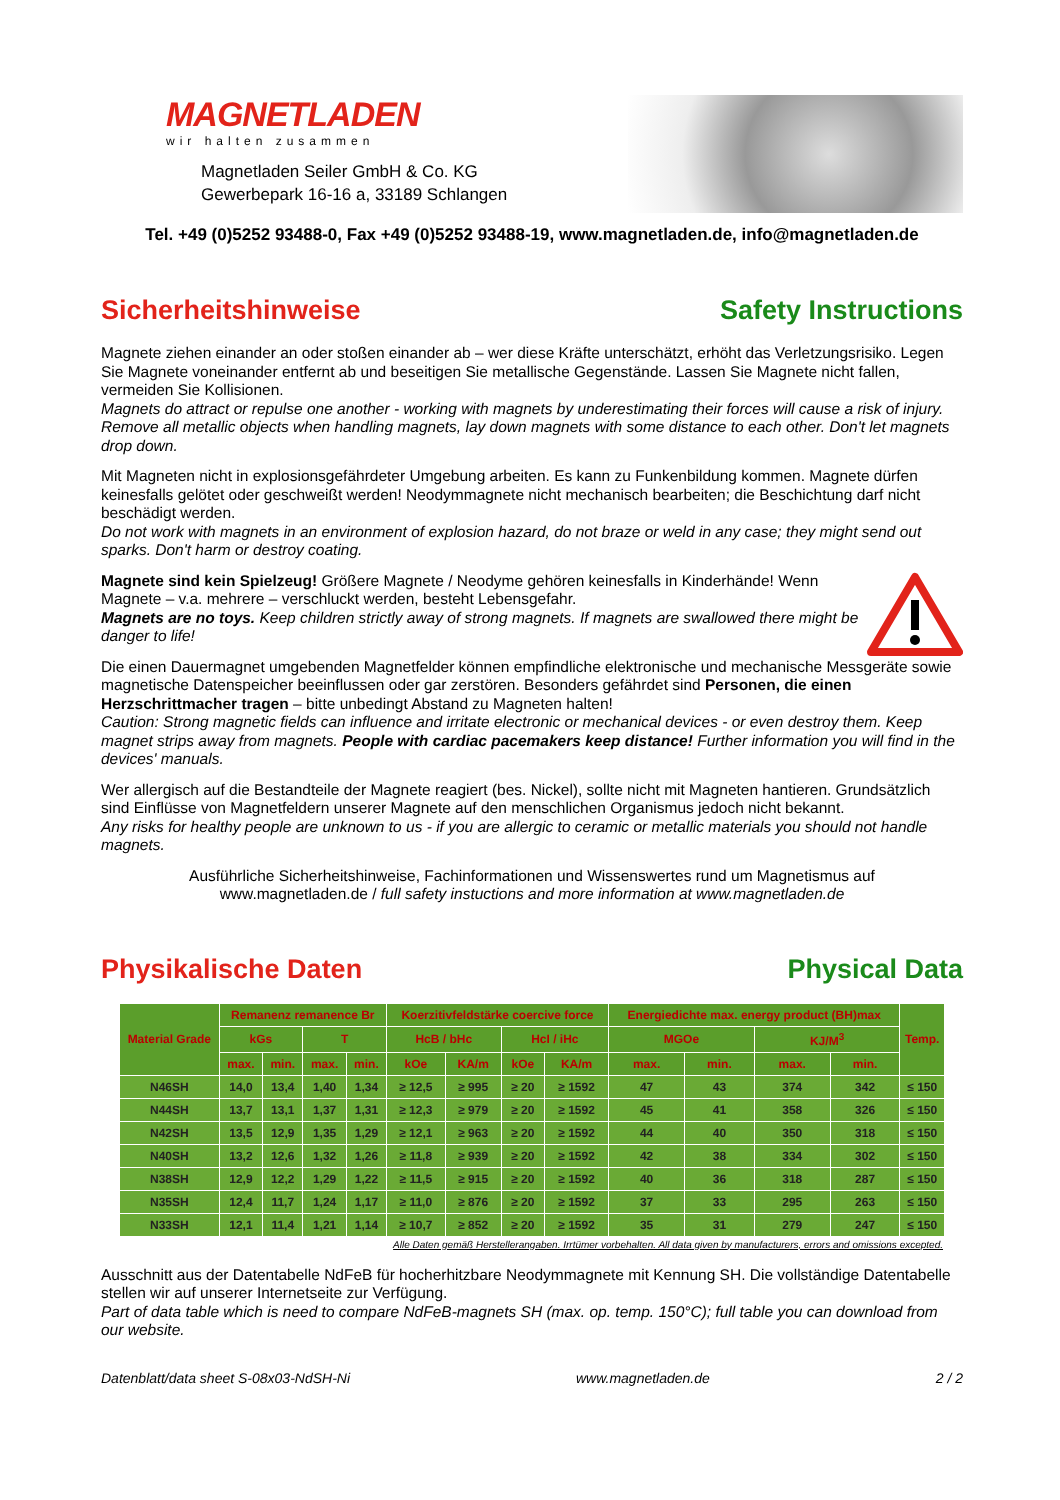MAGNETLADEN
wir halten zusammen
Magnetladen Seiler GmbH & Co. KG
Gewerbepark 16-16 a, 33189 Schlangen
Tel. +49 (0)5252 93488-0, Fax +49 (0)5252 93488-19, www.magnetladen.de, info@magnetladen.de
Sicherheitshinweise Safety Instructions
Magnete ziehen einander an oder stoßen einander ab – wer diese Kräfte unterschätzt, erhöht das Verletzungsrisiko. Legen Sie Magnete voneinander entfernt ab und beseitigen Sie metallische Gegenstände. Lassen Sie Magnete nicht fallen, vermeiden Sie Kollisionen.
Magnets do attract or repulse one another - working with magnets by underestimating their forces will cause a risk of injury. Remove all metallic objects when handling magnets, lay down magnets with some distance to each other. Don't let magnets drop down.
Mit Magneten nicht in explosionsgefährdeter Umgebung arbeiten. Es kann zu Funkenbildung kommen. Magnete dürfen keinesfalls gelötet oder geschweißt werden! Neodymmagnete nicht mechanisch bearbeiten; die Beschichtung darf nicht beschädigt werden.
Do not work with magnets in an environment of explosion hazard, do not braze or weld in any case; they might send out sparks. Don't harm or destroy coating.
Magnete sind kein Spielzeug! Größere Magnete / Neodyme gehören keinesfalls in Kinderhände! Wenn Magnete – v.a. mehrere – verschluckt werden, besteht Lebensgefahr.
Magnets are no toys. Keep children strictly away of strong magnets. If magnets are swallowed there might be danger to life!
Die einen Dauermagnet umgebenden Magnetfelder können empfindliche elektronische und mechanische Messgeräte sowie magnetische Datenspeicher beeinflussen oder gar zerstören. Besonders gefährdet sind Personen, die einen Herzschrittmacher tragen – bitte unbedingt Abstand zu Magneten halten!
Caution: Strong magnetic fields can influence and irritate electronic or mechanical devices - or even destroy them. Keep magnet strips away from magnets. People with cardiac pacemakers keep distance! Further information you will find in the devices' manuals.
Wer allergisch auf die Bestandteile der Magnete reagiert (bes. Nickel), sollte nicht mit Magneten hantieren. Grundsätzlich sind Einflüsse von Magnetfeldern unserer Magnete auf den menschlichen Organismus jedoch nicht bekannt.
Any risks for healthy people are unknown to us - if you are allergic to ceramic or metallic materials you should not handle magnets.
Ausführliche Sicherheitshinweise, Fachinformationen und Wissenswertes rund um Magnetismus auf
www.magnetladen.de / full safety instuctions and more information at www.magnetladen.de
Physikalische Daten Physical Data
| Material Grade | Remanenz remanence Br | | | | Koerzitivfeldstärke coercive force | | | | Energiedichte max. energy product (BH)max | | | | Temp. |
| --- | --- | --- | --- | --- | --- | --- | --- | --- | --- | --- | --- | --- | --- |
| | kGs | | T | | HcB / bHc | | HcI / iHc | | MGOe | | KJ/M<sup>3</sup> | | |
| | max. | min. | max. | min. | kOe | KA/m | kOe | KA/m | max. | min. | max. | min. | |
| N46SH | 14,0 | 13,4 | 1,40 | 1,34 | ≥ 12,5 | ≥ 995 | ≥ 20 | ≥ 1592 | 47 | 43 | 374 | 342 | ≤ 150 |
| N44SH | 13,7 | 13,1 | 1,37 | 1,31 | ≥ 12,3 | ≥ 979 | ≥ 20 | ≥ 1592 | 45 | 41 | 358 | 326 | ≤ 150 |
| N42SH | 13,5 | 12,9 | 1,35 | 1,29 | ≥ 12,1 | ≥ 963 | ≥ 20 | ≥ 1592 | 44 | 40 | 350 | 318 | ≤ 150 |
| N40SH | 13,2 | 12,6 | 1,32 | 1,26 | ≥ 11,8 | ≥ 939 | ≥ 20 | ≥ 1592 | 42 | 38 | 334 | 302 | ≤ 150 |
| N38SH | 12,9 | 12,2 | 1,29 | 1,22 | ≥ 11,5 | ≥ 915 | ≥ 20 | ≥ 1592 | 40 | 36 | 318 | 287 | ≤ 150 |
| N35SH | 12,4 | 11,7 | 1,24 | 1,17 | ≥ 11,0 | ≥ 876 | ≥ 20 | ≥ 1592 | 37 | 33 | 295 | 263 | ≤ 150 |
| N33SH | 12,1 | 11,4 | 1,21 | 1,14 | ≥ 10,7 | ≥ 852 | ≥ 20 | ≥ 1592 | 35 | 31 | 279 | 247 | ≤ 150 |
Alle Daten gemäß Herstellerangaben. Irrtümer vorbehalten. All data given by manufacturers, errors and omissions excepted.
Ausschnitt aus der Datentabelle NdFeB für hocherhitzbare Neodymmagnete mit Kennung SH. Die vollständige Datentabelle stellen wir auf unserer Internetseite zur Verfügung.
Part of data table which is need to compare NdFeB-magnets SH (max. op. temp. 150°C); full table you can download from our website.
Datenblatt/data sheet S-08x03-NdSH-Ni www.magnetladen.de 2 / 2